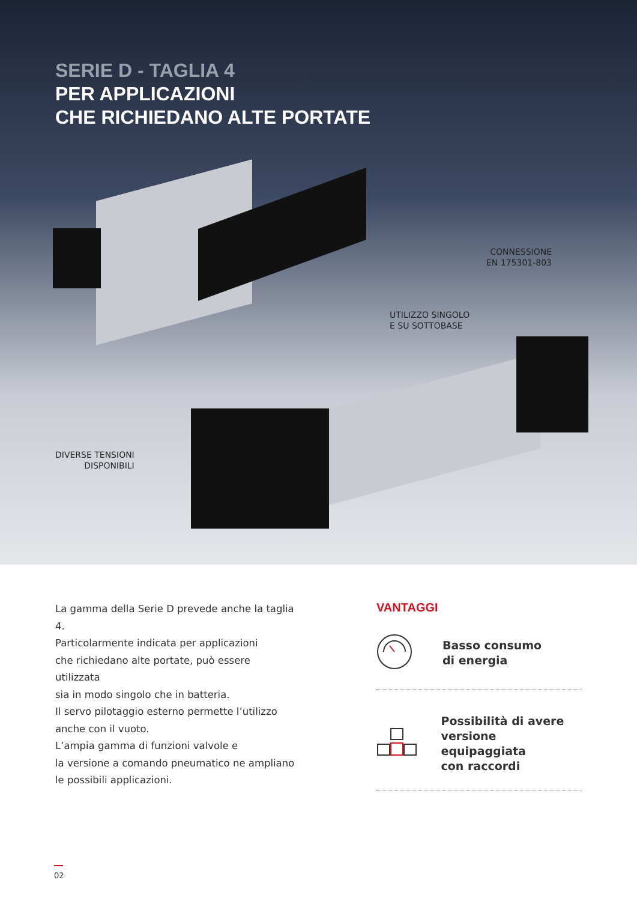SERIE D - TAGLIA 4
PER APPLICAZIONI
CHE RICHIEDANO ALTE PORTATE
CONNESSIONE
EN 175301-803
UTILIZZO SINGOLO
E SU SOTTOBASE
DIVERSE TENSIONI
DISPONIBILI
La gamma della Serie D prevede anche la taglia 4.
Particolarmente indicata per applicazioni
che richiedano alte portate, può essere utilizzata
sia in modo singolo che in batteria.
Il servo pilotaggio esterno permette l’utilizzo
anche con il vuoto.
L’ampia gamma di funzioni valvole e
la versione a comando pneumatico ne ampliano
le possibili applicazioni.
VANTAGGI
Basso consumo
di energia
Possibilità di avere
versione equipaggiata
con raccordi
02